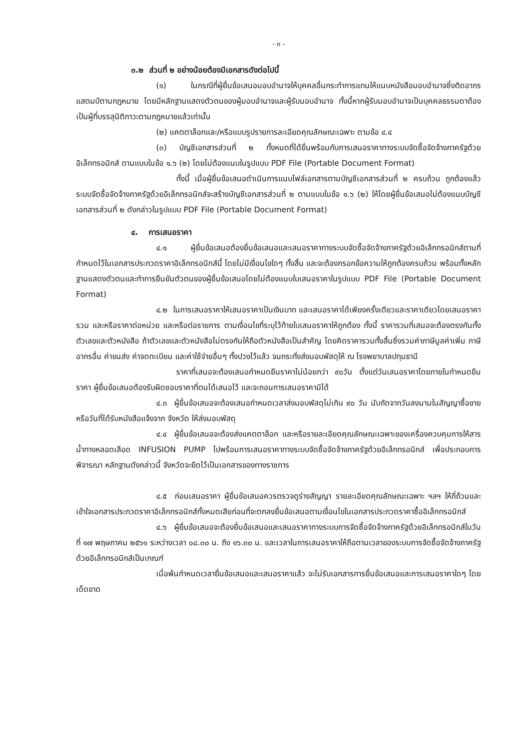- ๓ -
๓.๒ ส่วนที่ ๒ อย่างน้อยต้องมีเอกสารดังต่อไปนี้
(๑) ในกรณีที่ผู้ยื่นข้อเสนอมอบอำนาจให้บุคคลอื่นกระทำการแทนให้แนบหนังสือมอบอำนาจซึ่งติดอากรแสตมป์ตามกฎหมาย โดยมีหลักฐานแสดงตัวตนของผู้มอบอำนาจและผู้รับมอบอำนาจ ทั้งนี้หากผู้รับมอบอำนาจเป็นบุคคลธรรมดาต้องเป็นผู้ที่บรรลุนิติภาวะตามกฎหมายแล้วเท่านั้น
(๒) แคตตาล็อกและ/หรือแบบรูปรายการละเอียดคุณลักษณะเฉพาะ ตามข้อ ๔.๔
(๓) บัญชีเอกสารส่วนที่ ๒ ทั้งหมดที่ได้ยื่นพร้อมกับการเสนอราคาทางระบบจัดซื้อจัดจ้างภาครัฐด้วยอิเล็กทรอนิกส์ ตามแบบในข้อ ๑.๖ (๒) โดยไม่ต้องแนบในรูปแบบ PDF File (Portable Document Format)
ทั้งนี้ เมื่อผู้ยื่นข้อเสนอดำเนินการแนบไฟล์เอกสารตามบัญชีเอกสารส่วนที่ ๒ ครบถ้วน ถูกต้องแล้ว ระบบจัดซื้อจัดจ้างภาครัฐด้วยอิเล็กทรอนิกส์จะสร้างบัญชีเอกสารส่วนที่ ๒ ตามแบบในข้อ ๑.๖ (๒) ให้โดยผู้ยื่นข้อเสนอไม่ต้องแนบบัญชีเอกสารส่วนที่ ๒ ดังกล่าวในรูปแบบ PDF File (Portable Document Format)
๔. การเสนอราคา
๔.๑ ผู้ยื่นข้อเสนอต้องยื่นข้อเสนอและเสนอราคาทางระบบจัดซื้อจัดจ้างภาครัฐด้วยอิเล็กทรอนิกส์ตามที่กำหนดไว้ในเอกสารประกวดราคาอิเล็กทรอนิกส์นี้ โดยไม่มีเงื่อนไขใดๆ ทั้งสิ้น และจะต้องกรอกข้อความให้ถูกต้องครบถ้วน พร้อมทั้งหลักฐานแสดงตัวตนและทำการยืนยันตัวตนของผู้ยื่นข้อเสนอโดยไม่ต้องแนบใบเสนอราคาในรูปแบบ PDF File (Portable Document Format)
๔.๒ ในการเสนอราคาให้เสนอราคาเป็นเงินบาท และเสนอราคาได้เพียงครั้งเดียวและราคาเดียวโดยเสนอราคารวม และหรือราคาต่อหน่วย และหรือต่อรายการ ตามเงื่อนไขที่ระบุไว้ท้ายใบเสนอราคาให้ถูกต้อง ทั้งนี้ ราคารวมที่เสนอจะต้องตรงกันทั้งตัวเลขและตัวหนังสือ ถ้าตัวเลขและตัวหนังสือไม่ตรงกันให้ถือตัวหนังสือเป็นสำคัญ โดยคิดราคารวมทั้งสิ้นซึ่งรวมค่าภาษีมูลค่าเพิ่ม ภาษีอากรอื่น ค่าขนส่ง ค่าจดทะเบียน และค่าใช้จ่ายอื่นๆ ทั้งปวงไว้แล้ว จนกระทั่งส่งมอบพัสดุให้ ณ โรงพยาบาลปทุมธานี
ราคาที่เสนอจะต้องเสนอกำหนดยืนราคาไม่น้อยกว่า ๙๐วัน ตั้งแต่วันเสนอราคาโดยภายในกำหนดยืนราคา ผู้ยื่นข้อเสนอต้องรับผิดชอบราคาที่ตนได้เสนอไว้ และจะถอนการเสนอราคามิได้
๔.๓ ผู้ยื่นข้อเสนอจะต้องเสนอกำหนดเวลาส่งมอบพัสดุไม่เกิน ๙๐ วัน นับถัดจากวันลงนามในสัญญาซื้อขาย หรือวันที่ได้รับหนังสือแจ้งจาก จังหวัด ให้ส่งมอบพัสดุ
๔.๔ ผู้ยื่นข้อเสนอจะต้องส่งแคตตาล็อก และหรือรายละเอียดคุณลักษณะเฉพาะของเครื่องควบคุมการให้สารน้ำทางหลอดเลือด INFUSION PUMP ไปพร้อมการเสนอราคาทางระบบจัดซื้อจัดจ้างภาครัฐด้วยอิเล็กทรอนิกส์ เพื่อประกอบการพิจารณา หลักฐานดังกล่าวนี้ จังหวัดจะยึดไว้เป็นเอกสารของทางราชการ
๔.๕ ก่อนเสนอราคา ผู้ยื่นข้อเสนอควรตรวจดูร่างสัญญา รายละเอียดคุณลักษณะเฉพาะ ฯลฯ ให้ถี่ถ้วนและเข้าใจเอกสารประกวดราคาอิเล็กทรอนิกส์ทั้งหมดเสียก่อนที่จะตกลงยื่นข้อเสนอตามเงื่อนไขในเอกสารประกวดราคาซื้ออิเล็กทรอนิกส์
๔.๖ ผู้ยื่นข้อเสนอจะต้องยื่นข้อเสนอและเสนอราคาทางระบบการจัดซื้อจัดจ้างภาครัฐด้วยอิเล็กทรอนิกส์ในวันที่ ๑๗ พฤษภาคม ๒๕๖๑ ระหว่างเวลา ๐๘.๓๐ น. ถึง ๑๖.๓๐ น. และเวลาในการเสนอราคาให้ถือตามเวลาของระบบการจัดซื้อจัดจ้างภาครัฐด้วยอิเล็กทรอนิกส์เป็นเกณฑ์
เมื่อพ้นกำหนดเวลายื่นข้อเสนอและเสนอราคาแล้ว จะไม่รับเอกสารการยื่นข้อเสนอและการเสนอราคาใดๆ โดยเด็ดขาด